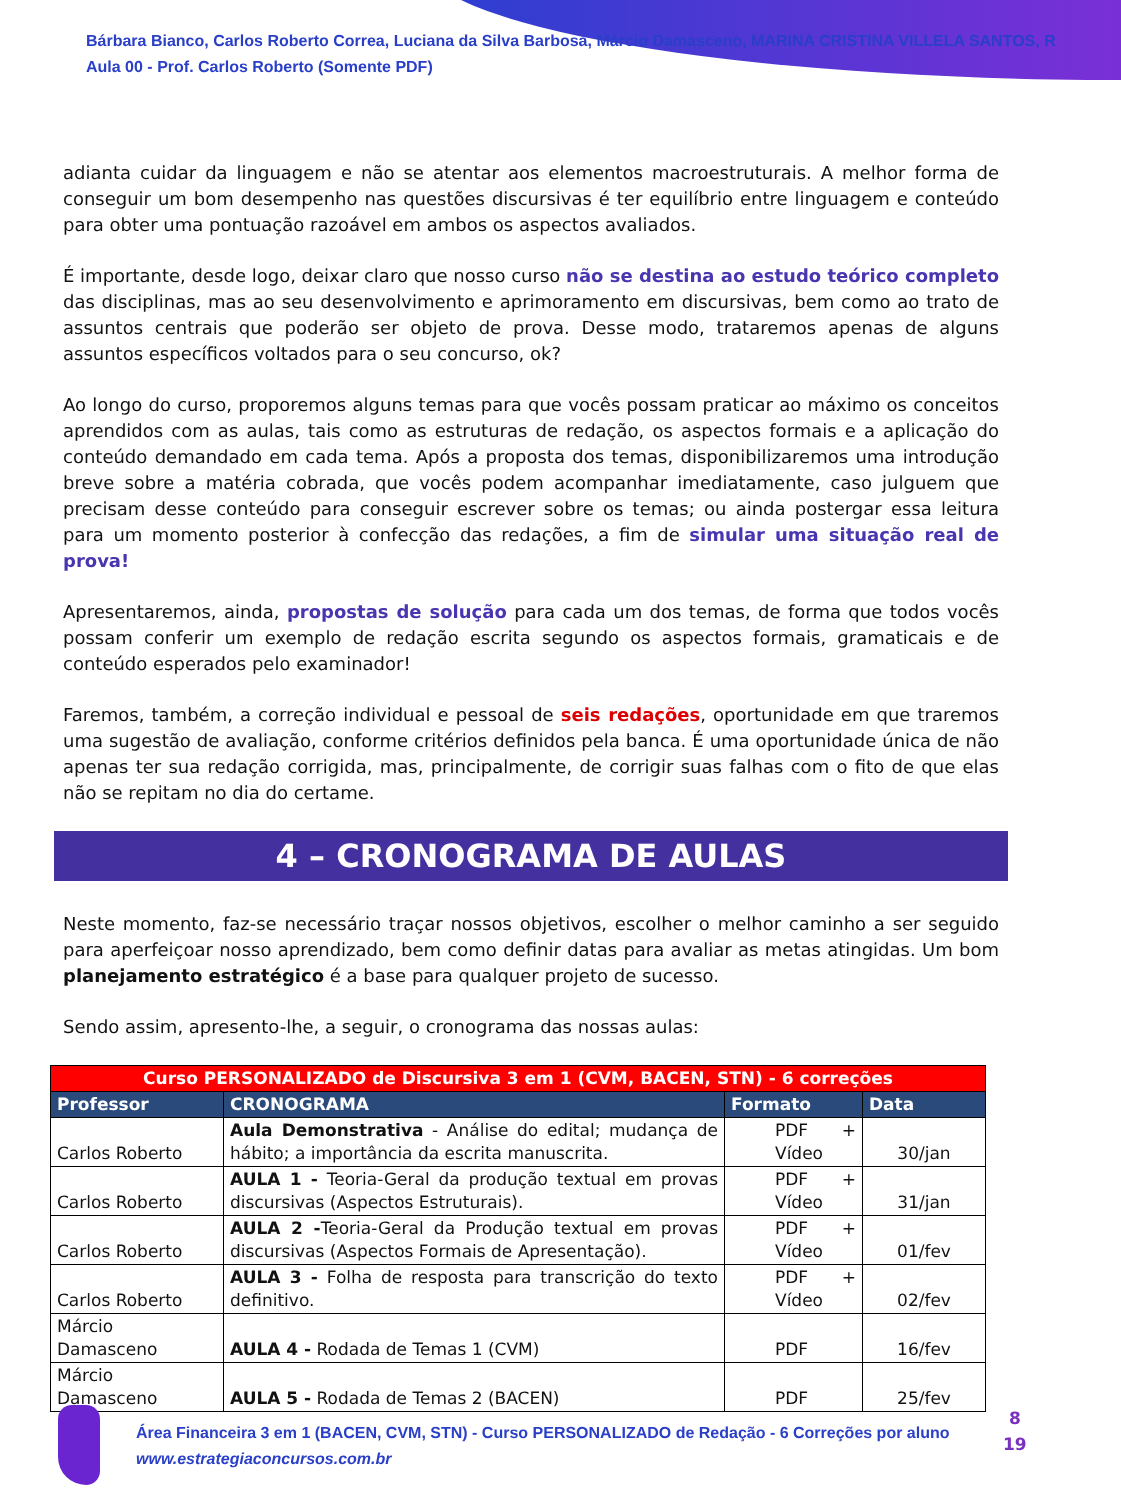Bárbara Bianco, Carlos Roberto Correa, Luciana da Silva Barbosa, Márcio Damasceno, MARINA CRISTINA VILLELA SANTOS, R
Aula 00 - Prof. Carlos Roberto (Somente PDF)
adianta cuidar da linguagem e não se atentar aos elementos macroestruturais. A melhor forma de conseguir um bom desempenho nas questões discursivas é ter equilíbrio entre linguagem e conteúdo para obter uma pontuação razoável em ambos os aspectos avaliados.
É importante, desde logo, deixar claro que nosso curso não se destina ao estudo teórico completo das disciplinas, mas ao seu desenvolvimento e aprimoramento em discursivas, bem como ao trato de assuntos centrais que poderão ser objeto de prova. Desse modo, trataremos apenas de alguns assuntos específicos voltados para o seu concurso, ok?
Ao longo do curso, proporemos alguns temas para que vocês possam praticar ao máximo os conceitos aprendidos com as aulas, tais como as estruturas de redação, os aspectos formais e a aplicação do conteúdo demandado em cada tema. Após a proposta dos temas, disponibilizaremos uma introdução breve sobre a matéria cobrada, que vocês podem acompanhar imediatamente, caso julguem que precisam desse conteúdo para conseguir escrever sobre os temas; ou ainda postergar essa leitura para um momento posterior à confecção das redações, a fim de simular uma situação real de prova!
Apresentaremos, ainda, propostas de solução para cada um dos temas, de forma que todos vocês possam conferir um exemplo de redação escrita segundo os aspectos formais, gramaticais e de conteúdo esperados pelo examinador!
Faremos, também, a correção individual e pessoal de seis redações, oportunidade em que traremos uma sugestão de avaliação, conforme critérios definidos pela banca. É uma oportunidade única de não apenas ter sua redação corrigida, mas, principalmente, de corrigir suas falhas com o fito de que elas não se repitam no dia do certame.
4 – CRONOGRAMA DE AULAS
Neste momento, faz-se necessário traçar nossos objetivos, escolher o melhor caminho a ser seguido para aperfeiçoar nosso aprendizado, bem como definir datas para avaliar as metas atingidas. Um bom planejamento estratégico é a base para qualquer projeto de sucesso.
Sendo assim, apresento-lhe, a seguir, o cronograma das nossas aulas:
| Curso PERSONALIZADO de Discursiva 3 em 1 (CVM, BACEN, STN) - 6 correções | | | |
| Professor | CRONOGRAMA | Formato | Data |
| Carlos Roberto | Aula Demonstrativa - Análise do edital; mudança de hábito; a importância da escrita manuscrita. | PDF + Vídeo | 30/jan |
| Carlos Roberto | AULA 1 - Teoria-Geral da produção textual em provas discursivas (Aspectos Estruturais). | PDF + Vídeo | 31/jan |
| Carlos Roberto | AULA 2 - Teoria-Geral da Produção textual em provas discursivas (Aspectos Formais de Apresentação). | PDF + Vídeo | 01/fev |
| Carlos Roberto | AULA 3 - Folha de resposta para transcrição do texto definitivo. | PDF + Vídeo | 02/fev |
| Márcio Damasceno | AULA 4 - Rodada de Temas 1 (CVM) | PDF | 16/fev |
| Márcio Damasceno | AULA 5 - Rodada de Temas 2 (BACEN) | PDF | 25/fev |
Área Financeira 3 em 1 (BACEN, CVM, STN) - Curso PERSONALIZADO de Redação - 6 Correções por aluno
www.estrategiaconcursos.com.br
8
19